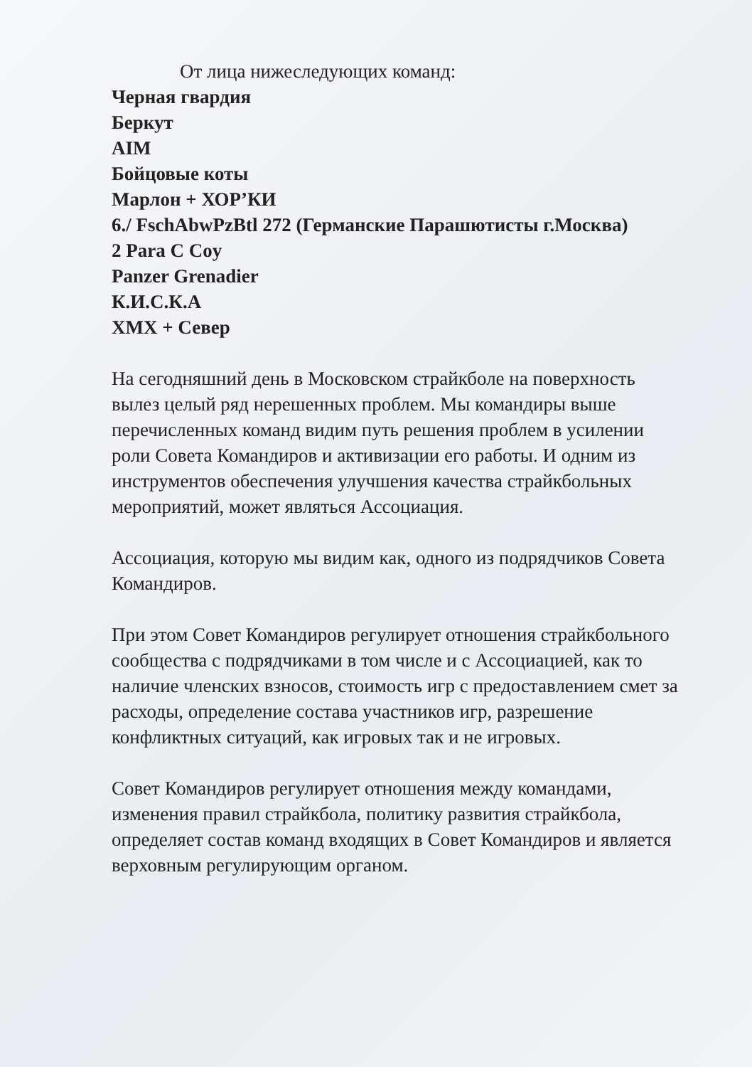От лица нижеследующих команд:
Черная гвардия
Беркут
AIM
Бойцовые коты
Марлон + ХОР’КИ
6./ FschAbwPzBtl 272 (Германские Парашютисты г.Москва)
2 Para C Coy
Panzer Grenadier
К.И.С.К.А
ХМХ + Север
На сегодняшний день в Московском страйкболе на поверхность вылез целый ряд нерешенных проблем. Мы командиры выше перечисленных команд видим путь решения проблем в усилении роли Совета Командиров и активизации его работы. И одним из инструментов обеспечения улучшения качества страйкбольных мероприятий, может являться Ассоциация.
Ассоциация, которую мы видим как, одного из подрядчиков Совета Командиров.
При этом Совет Командиров регулирует отношения страйкбольного сообщества с подрядчиками в том числе и с Ассоциацией, как то наличие членских взносов, стоимость игр с предоставлением смет за расходы, определение состава участников игр, разрешение конфликтных ситуаций, как игровых так и не игровых.
Совет Командиров регулирует отношения между командами, изменения правил страйкбола, политику развития страйкбола, определяет состав команд входящих в Совет Командиров и является верховным регулирующим органом.